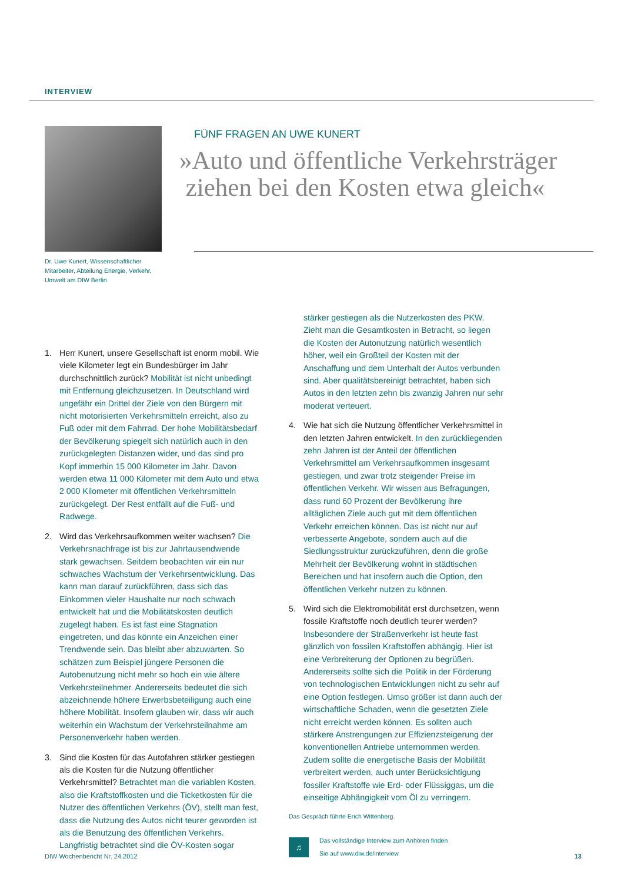INTERVIEW
Dr. Uwe Kunert, Wissenschaftlicher Mitarbeiter, Abteilung Energie, Verkehr, Umwelt am DIW Berlin
FÜNF FRAGEN AN UWE KUNERT
»Auto und öffentliche Verkehrsträger
ziehen bei den Kosten etwa gleich«
1. Herr Kunert, unsere Gesellschaft ist enorm mobil. Wie viele Kilometer legt ein Bundesbürger im Jahr durchschnittlich zurück? Mobilität ist nicht unbedingt mit Entfernung gleichzusetzen. In Deutschland wird ungefähr ein Drittel der Ziele von den Bürgern mit nicht motorisierten Verkehrsmitteln erreicht, also zu Fuß oder mit dem Fahrrad. Der hohe Mobilitätsbedarf der Bevölkerung spiegelt sich natürlich auch in den zurückgelegten Distanzen wider, und das sind pro Kopf immerhin 15 000 Kilometer im Jahr. Davon werden etwa 11 000 Kilometer mit dem Auto und etwa 2 000 Kilometer mit öffentlichen Verkehrsmitteln zurückgelegt. Der Rest entfällt auf die Fuß- und Radwege.
2. Wird das Verkehrsaufkommen weiter wachsen? Die Verkehrsnachfrage ist bis zur Jahrtausendwende stark gewachsen. Seitdem beobachten wir ein nur schwaches Wachstum der Verkehrsentwicklung. Das kann man darauf zurückführen, dass sich das Einkommen vieler Haushalte nur noch schwach entwickelt hat und die Mobilitätskosten deutlich zugelegt haben. Es ist fast eine Stagnation eingetreten, und das könnte ein Anzeichen einer Trendwende sein. Das bleibt aber abzuwarten. So schätzen zum Beispiel jüngere Personen die Autobenutzung nicht mehr so hoch ein wie ältere Verkehrsteilnehmer. Andererseits bedeutet die sich abzeichnende höhere Erwerbsbeteiligung auch eine höhere Mobilität. Insofern glauben wir, dass wir auch weiterhin ein Wachstum der Verkehrsteilnahme am Personenverkehr haben werden.
3. Sind die Kosten für das Autofahren stärker gestiegen als die Kosten für die Nutzung öffentlicher Verkehrsmittel? Betrachtet man die variablen Kosten, also die Kraftstoffkosten und die Ticketkosten für die Nutzer des öffentlichen Verkehrs (ÖV), stellt man fest, dass die Nutzung des Autos nicht teurer geworden ist als die Benutzung des öffentlichen Verkehrs. Langfristig betrachtet sind die ÖV-Kosten sogar stärker gestiegen als die Nutzerkosten des PKW. Zieht man die Gesamtkosten in Betracht, so liegen die Kosten der Autonutzung natürlich wesentlich höher, weil ein Großteil der Kosten mit der Anschaffung und dem Unterhalt der Autos verbunden sind. Aber qualitätsbereinigt betrachtet, haben sich Autos in den letzten zehn bis zwanzig Jahren nur sehr moderat verteuert.
4. Wie hat sich die Nutzung öffentlicher Verkehrsmittel in den letzten Jahren entwickelt. In den zurückliegenden zehn Jahren ist der Anteil der öffentlichen Verkehrsmittel am Verkehrsaufkommen insgesamt gestiegen, und zwar trotz steigender Preise im öffentlichen Verkehr. Wir wissen aus Befragungen, dass rund 60 Prozent der Bevölkerung ihre alltäglichen Ziele auch gut mit dem öffentlichen Verkehr erreichen können. Das ist nicht nur auf verbesserte Angebote, sondern auch auf die Siedlungsstruktur zurückzuführen, denn die große Mehrheit der Bevölkerung wohnt in städtischen Bereichen und hat insofern auch die Option, den öffentlichen Verkehr nutzen zu können.
5. Wird sich die Elektromobilität erst durchsetzen, wenn fossile Kraftstoffe noch deutlich teurer werden? Insbesondere der Straßenverkehr ist heute fast gänzlich von fossilen Kraftstoffen abhängig. Hier ist eine Verbreiterung der Optionen zu begrüßen. Andererseits sollte sich die Politik in der Förderung von technologischen Entwicklungen nicht zu sehr auf eine Option festlegen. Umso größer ist dann auch der wirtschaftliche Schaden, wenn die gesetzten Ziele nicht erreicht werden können. Es sollten auch stärkere Anstrengungen zur Effizienzsteigerung der konventionellen Antriebe unternommen werden. Zudem sollte die energetische Basis der Mobilität verbreitert werden, auch unter Berücksichtigung fossiler Kraftstoffe wie Erd- oder Flüssiggas, um die einseitige Abhängigkeit vom Öl zu verringern.
Das Gespräch führte Erich Wittenberg.
♫
Das vollständige Interview zum Anhören finden
Sie auf www.diw.de/interview
DIW Wochenbericht Nr. 24.2012 13